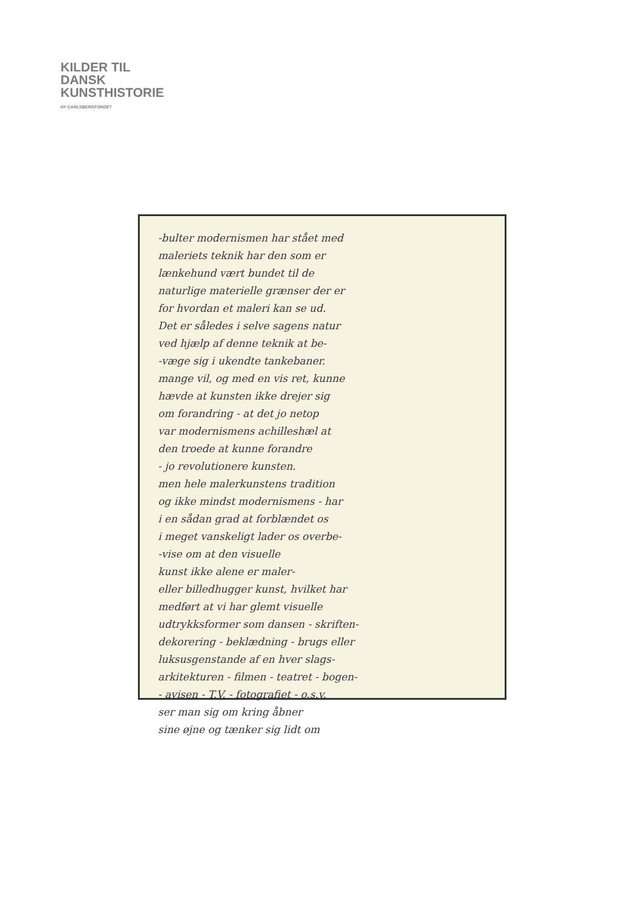KILDER TIL
DANSK
KUNSTHISTORIE
NY CARLSBERGFONDET
-bulter modernismen har stået med
maleriets teknik har den som er
lænkehund vært bundet til de
naturlige materielle grænser der er
for hvordan et maleri kan se ud.
Det er således i selve sagens natur
ved hjælp af denne teknik at be-
-væge sig i ukendte tankebaner.
mange vil, og med en vis ret, kunne
hævde at kunsten ikke drejer sig
om forandring - at det jo netop
var modernismens achilleshæl at
den troede at kunne forandre
- jo revolutionere kunsten.
men hele malerkunstens tradition
og ikke mindst modernismens - har
i en sådan grad at forblændet os
i meget vanskeligt lader os overbe-
-vise om at den visuelle
kunst ikke alene er maler-
eller billedhugger kunst, hvilket har
medført at vi har glemt visuelle
udtrykksformer som dansen - skriften-
dekorering - beklædning - brugs eller
luksusgenstande af en hver slags-
arkitekturen - filmen - teatret - bogen-
- avisen - T.V. - fotografiet - o.s.v.
ser man sig om kring åbner
sine øjne og tænker sig lidt om